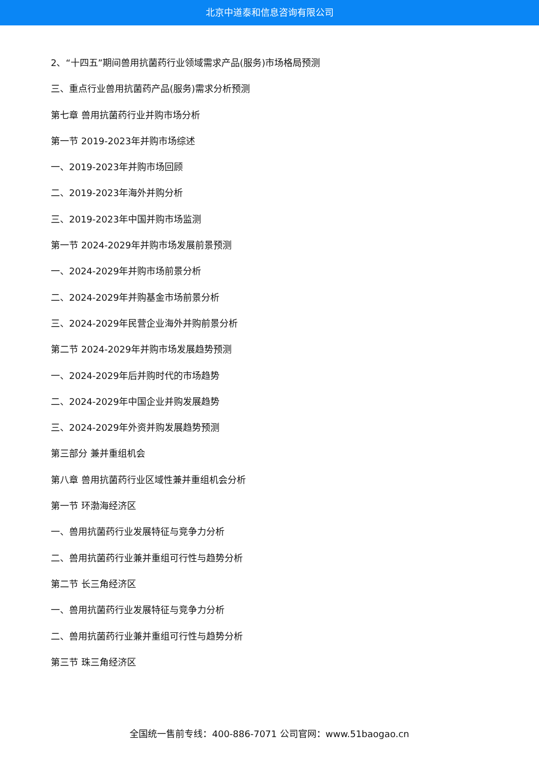北京中道泰和信息咨询有限公司
2、“十四五”期间兽用抗菌药行业领域需求产品(服务)市场格局预测
三、重点行业兽用抗菌药产品(服务)需求分析预测
第七章 兽用抗菌药行业并购市场分析
第一节 2019-2023年并购市场综述
一、2019-2023年并购市场回顾
二、2019-2023年海外并购分析
三、2019-2023年中国并购市场监测
第一节 2024-2029年并购市场发展前景预测
一、2024-2029年并购市场前景分析
二、2024-2029年并购基金市场前景分析
三、2024-2029年民营企业海外并购前景分析
第二节 2024-2029年并购市场发展趋势预测
一、2024-2029年后并购时代的市场趋势
二、2024-2029年中国企业并购发展趋势
三、2024-2029年外资并购发展趋势预测
第三部分 兼并重组机会
第八章 兽用抗菌药行业区域性兼并重组机会分析
第一节 环渤海经济区
一、兽用抗菌药行业发展特征与竞争力分析
二、兽用抗菌药行业兼并重组可行性与趋势分析
第二节 长三角经济区
一、兽用抗菌药行业发展特征与竞争力分析
二、兽用抗菌药行业兼并重组可行性与趋势分析
第三节 珠三角经济区
全国统一售前专线：400-886-7071 公司官网：www.51baogao.cn